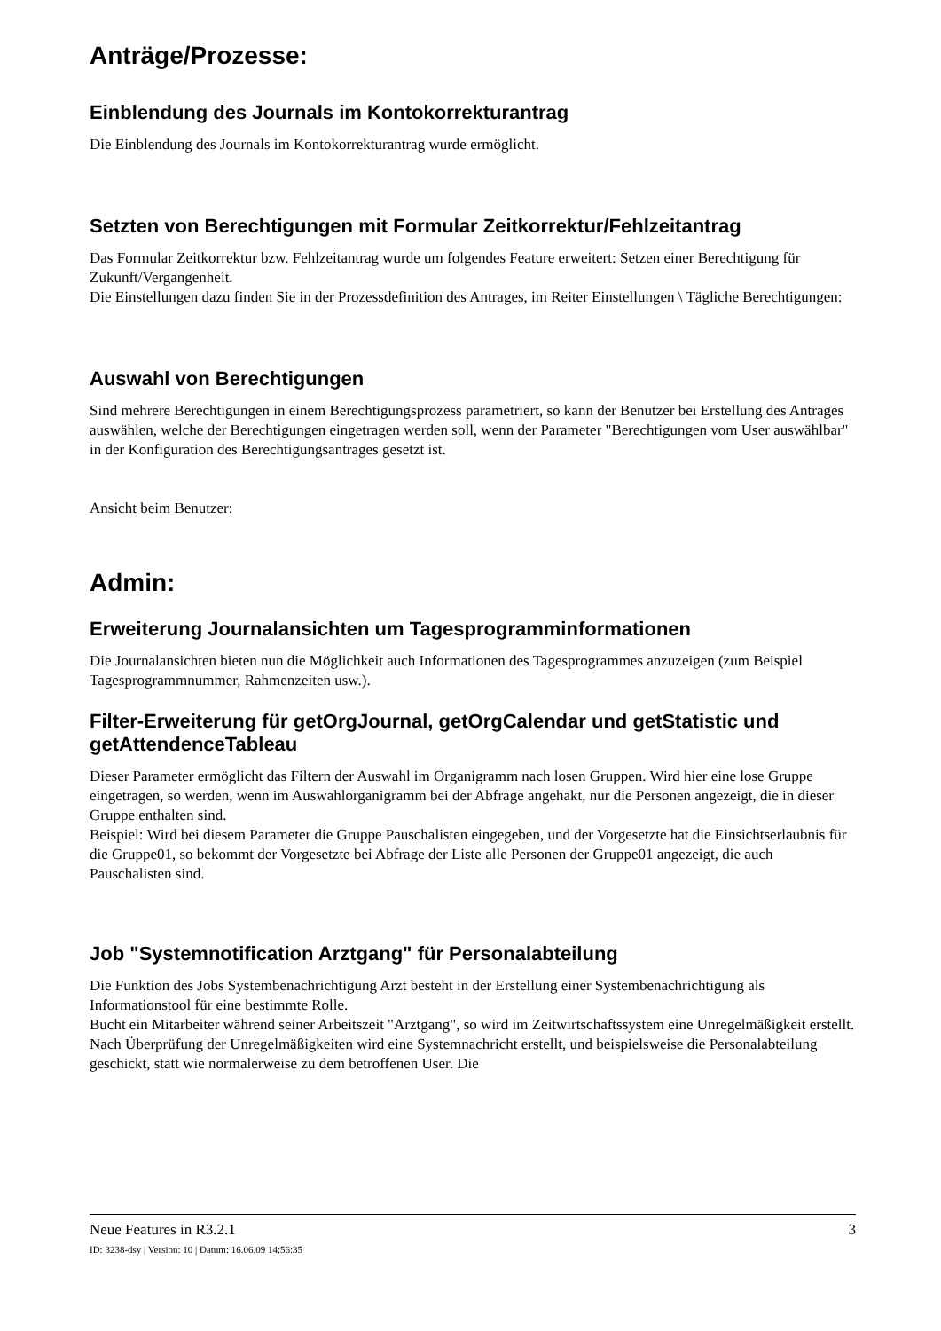Anträge/Prozesse:
Einblendung des Journals im Kontokorrekturantrag
Die Einblendung des Journals im Kontokorrekturantrag wurde ermöglicht.
Setzten von Berechtigungen mit Formular Zeitkorrektur/Fehlzeitantrag
Das Formular Zeitkorrektur bzw. Fehlzeitantrag wurde um folgendes Feature erweitert: Setzen einer Berechtigung für Zukunft/Vergangenheit.
Die Einstellungen dazu finden Sie in der Prozessdefinition des Antrages, im Reiter Einstellungen \ Tägliche Berechtigungen:
Auswahl von Berechtigungen
Sind mehrere Berechtigungen in einem Berechtigungsprozess parametriert, so kann der Benutzer bei Erstellung des Antrages auswählen, welche der Berechtigungen eingetragen werden soll, wenn der Parameter "Berechtigungen vom User auswählbar" in der Konfiguration des Berechtigungsantrages gesetzt ist.
Ansicht beim Benutzer:
Admin:
Erweiterung Journalansichten um Tagesprogramminformationen
Die Journalansichten bieten nun die Möglichkeit auch Informationen des Tagesprogrammes anzuzeigen (zum Beispiel Tagesprogrammnummer, Rahmenzeiten usw.).
Filter-Erweiterung für getOrgJournal, getOrgCalendar und getStatistic und getAttendenceTableau
Dieser Parameter ermöglicht das Filtern der Auswahl im Organigramm nach losen Gruppen. Wird hier eine lose Gruppe eingetragen, so werden, wenn im Auswahlorganigramm bei der Abfrage angehakt, nur die Personen angezeigt, die in dieser Gruppe enthalten sind.
Beispiel: Wird bei diesem Parameter die Gruppe Pauschalisten eingegeben, und der Vorgesetzte hat die Einsichtserlaubnis für die Gruppe01, so bekommt der Vorgesetzte bei Abfrage der Liste alle Personen der Gruppe01 angezeigt, die auch Pauschalisten sind.
Job "Systemnotification Arztgang" für Personalabteilung
Die Funktion des Jobs Systembenachrichtigung Arzt besteht in der Erstellung einer Systembenachrichtigung als Informationstool für eine bestimmte Rolle.
Bucht ein Mitarbeiter während seiner Arbeitszeit "Arztgang", so wird im Zeitwirtschaftssystem eine Unregelmäßigkeit erstellt. Nach Überprüfung der Unregelmäßigkeiten wird eine Systemnachricht erstellt, und beispielsweise die Personalabteilung geschickt, statt wie normalerweise zu dem betroffenen User. Die
Neue Features in R3.2.1 3
ID: 3238-dsy | Version: 10 | Datum: 16.06.09 14:56:35